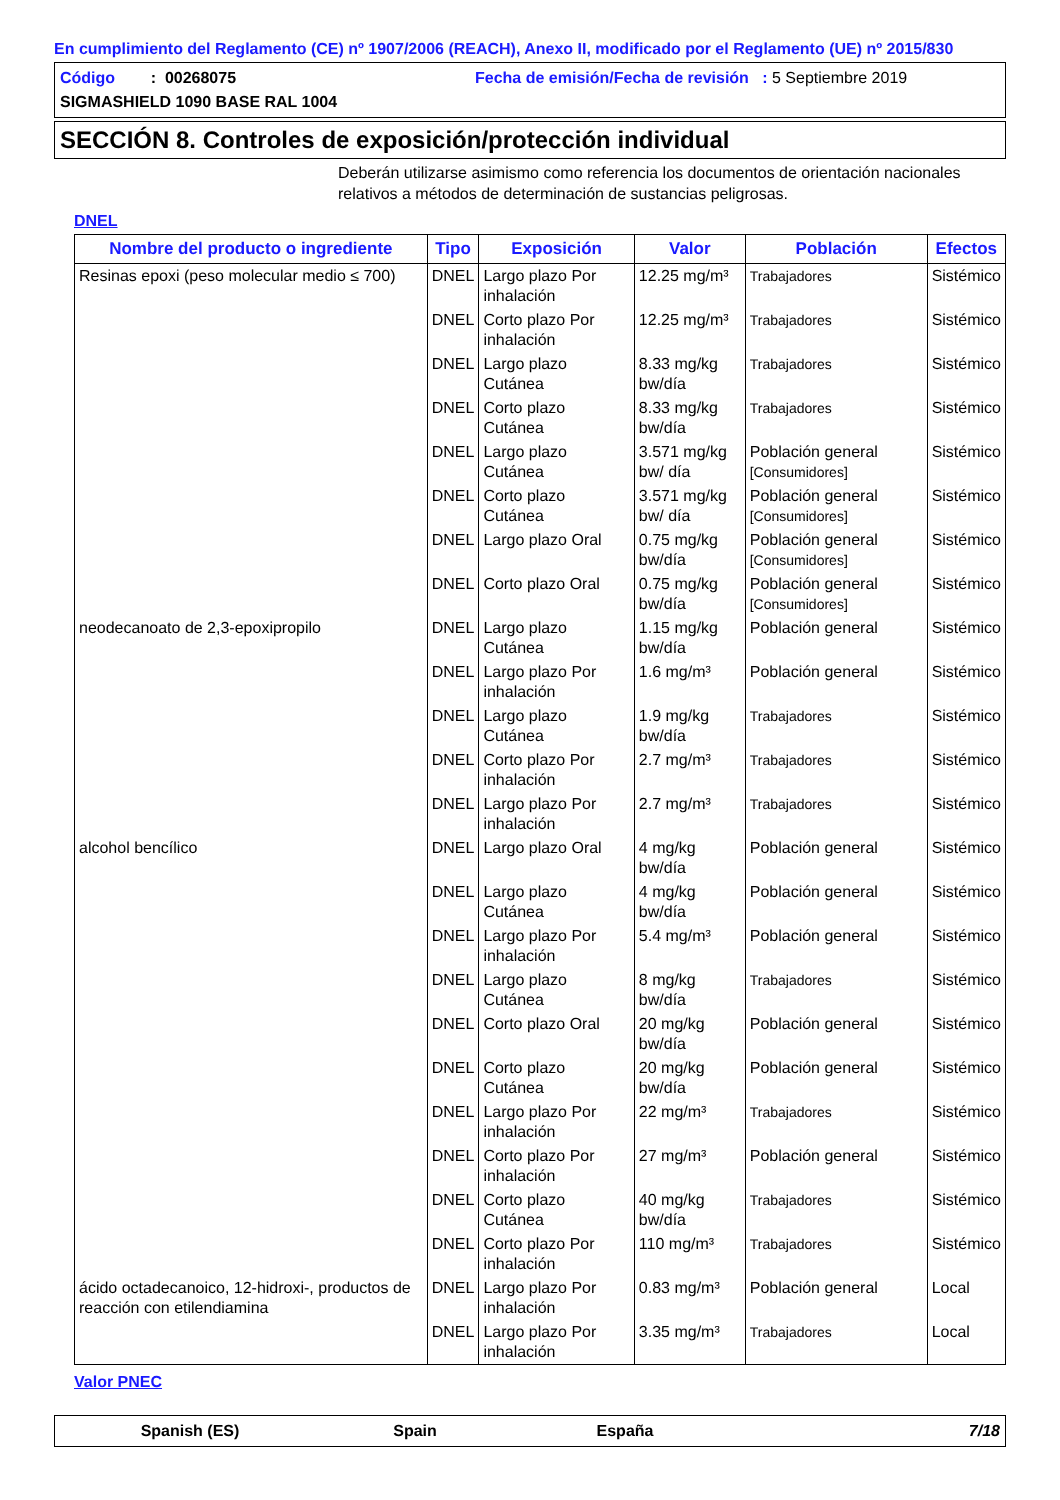En cumplimiento del Reglamento (CE) nº 1907/2006 (REACH), Anexo II, modificado por el Reglamento (UE) nº 2015/830
Código : 00268075 Fecha de emisión/Fecha de revisión : 5 Septiembre 2019
SIGMASHIELD 1090 BASE RAL 1004
SECCIÓN 8. Controles de exposición/protección individual
Deberán utilizarse asimismo como referencia los documentos de orientación nacionales relativos a métodos de determinación de sustancias peligrosas.
DNEL
| Nombre del producto o ingrediente | Tipo | Exposición | Valor | Población | Efectos |
| --- | --- | --- | --- | --- | --- |
| Resinas epoxi (peso molecular medio ≤ 700) | DNEL | Largo plazo Por inhalación | 12.25 mg/m³ | Trabajadores | Sistémico |
| | DNEL | Corto plazo Por inhalación | 12.25 mg/m³ | Trabajadores | Sistémico |
| | DNEL | Largo plazo Cutánea | 8.33 mg/kg bw/día | Trabajadores | Sistémico |
| | DNEL | Corto plazo Cutánea | 8.33 mg/kg bw/día | Trabajadores | Sistémico |
| | DNEL | Largo plazo Cutánea | 3.571 mg/kg bw/ día | Población general [Consumidores] | Sistémico |
| | DNEL | Corto plazo Cutánea | 3.571 mg/kg bw/ día | Población general [Consumidores] | Sistémico |
| | DNEL | Largo plazo Oral | 0.75 mg/kg bw/día | Población general [Consumidores] | Sistémico |
| | DNEL | Corto plazo Oral | 0.75 mg/kg bw/día | Población general [Consumidores] | Sistémico |
| neodecanoato de 2,3-epoxipropilo | DNEL | Largo plazo Cutánea | 1.15 mg/kg bw/día | Población general | Sistémico |
| | DNEL | Largo plazo Por inhalación | 1.6 mg/m³ | Población general | Sistémico |
| | DNEL | Largo plazo Cutánea | 1.9 mg/kg bw/día | Trabajadores | Sistémico |
| | DNEL | Corto plazo Por inhalación | 2.7 mg/m³ | Trabajadores | Sistémico |
| | DNEL | Largo plazo Por inhalación | 2.7 mg/m³ | Trabajadores | Sistémico |
| alcohol bencílico | DNEL | Largo plazo Oral | 4 mg/kg bw/día | Población general | Sistémico |
| | DNEL | Largo plazo Cutánea | 4 mg/kg bw/día | Población general | Sistémico |
| | DNEL | Largo plazo Por inhalación | 5.4 mg/m³ | Población general | Sistémico |
| | DNEL | Largo plazo Cutánea | 8 mg/kg bw/día | Trabajadores | Sistémico |
| | DNEL | Corto plazo Oral | 20 mg/kg bw/día | Población general | Sistémico |
| | DNEL | Corto plazo Cutánea | 20 mg/kg bw/día | Población general | Sistémico |
| | DNEL | Largo plazo Por inhalación | 22 mg/m³ | Trabajadores | Sistémico |
| | DNEL | Corto plazo Por inhalación | 27 mg/m³ | Población general | Sistémico |
| | DNEL | Corto plazo Cutánea | 40 mg/kg bw/día | Trabajadores | Sistémico |
| | DNEL | Corto plazo Por inhalación | 110 mg/m³ | Trabajadores | Sistémico |
| ácido octadecanoico, 12-hidroxi-, productos de reacción con etilendiamina | DNEL | Largo plazo Por inhalación | 0.83 mg/m³ | Población general | Local |
| | DNEL | Largo plazo Por inhalación | 3.35 mg/m³ | Trabajadores | Local |
Valor PNEC
Spanish (ES) Spain España 7/18